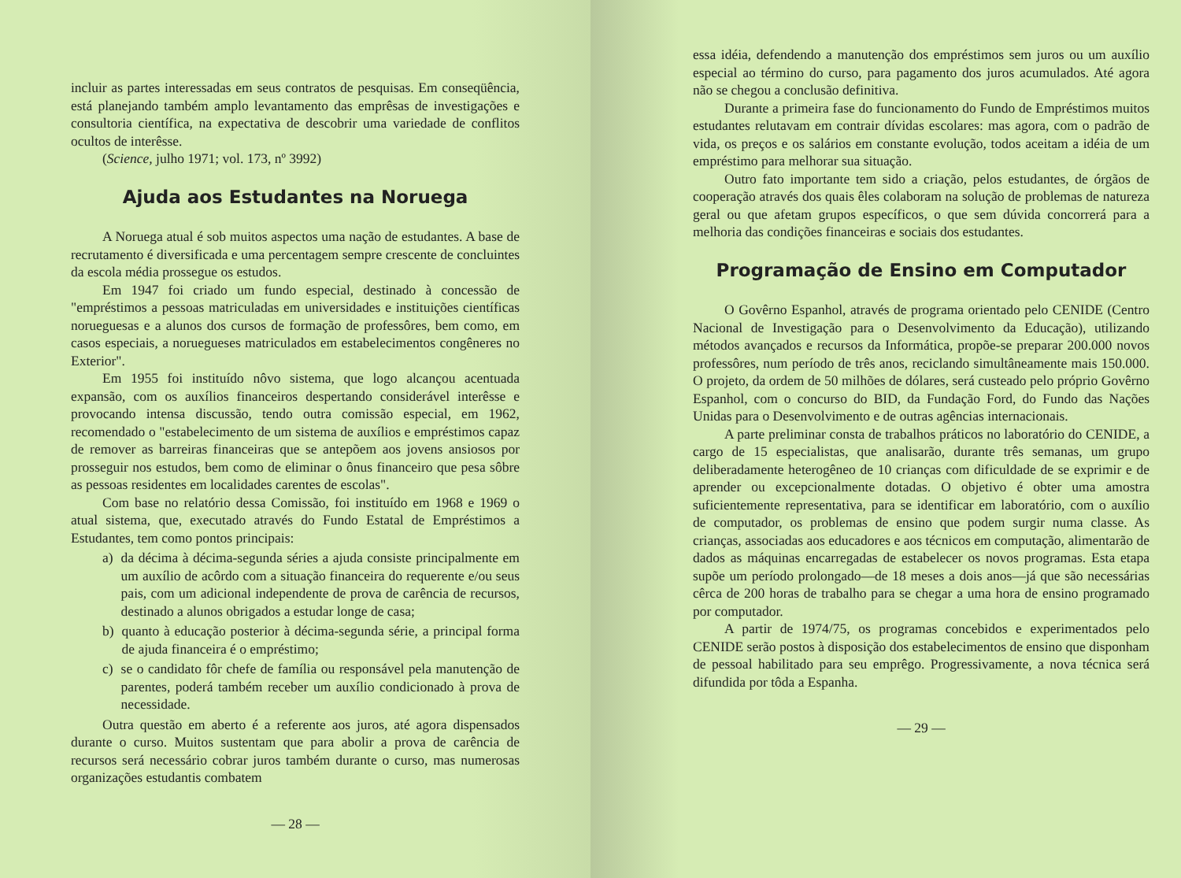incluir as partes interessadas em seus contratos de pesquisas. Em conseqüência, está planejando também amplo levantamento das emprêsas de investigações e consultoria científica, na expectativa de descobrir uma variedade de conflitos ocultos de interêsse.
(Science, julho 1971; vol. 173, nº 3992)
Ajuda aos Estudantes na Noruega
A Noruega atual é sob muitos aspectos uma nação de estudantes. A base de recrutamento é diversificada e uma percentagem sempre crescente de concluintes da escola média prossegue os estudos.
Em 1947 foi criado um fundo especial, destinado à concessão de "empréstimos a pessoas matriculadas em universidades e instituições científicas norueguesas e a alunos dos cursos de formação de professôres, bem como, em casos especiais, a noruegueses matriculados em estabelecimentos congêneres no Exterior".
Em 1955 foi instituído nôvo sistema, que logo alcançou acentuada expansão, com os auxílios financeiros despertando considerável interêsse e provocando intensa discussão, tendo outra comissão especial, em 1962, recomendado o "estabelecimento de um sistema de auxílios e empréstimos capaz de remover as barreiras financeiras que se antepõem aos jovens ansiosos por prosseguir nos estudos, bem como de eliminar o ônus financeiro que pesa sôbre as pessoas residentes em localidades carentes de escolas".
Com base no relatório dessa Comissão, foi instituído em 1968 e 1969 o atual sistema, que, executado através do Fundo Estatal de Empréstimos a Estudantes, tem como pontos principais:
a) da décima à décima-segunda séries a ajuda consiste principalmente em um auxílio de acôrdo com a situação financeira do requerente e/ou seus pais, com um adicional independente de prova de carência de recursos, destinado a alunos obrigados a estudar longe de casa;
b) quanto à educação posterior à décima-segunda série, a principal forma de ajuda financeira é o empréstimo;
c) se o candidato fôr chefe de família ou responsável pela manutenção de parentes, poderá também receber um auxílio condicionado à prova de necessidade.
Outra questão em aberto é a referente aos juros, até agora dispensados durante o curso. Muitos sustentam que para abolir a prova de carência de recursos será necessário cobrar juros também durante o curso, mas numerosas organizações estudantis combatem
— 28 —
essa idéia, defendendo a manutenção dos empréstimos sem juros ou um auxílio especial ao término do curso, para pagamento dos juros acumulados. Até agora não se chegou a conclusão definitiva.
Durante a primeira fase do funcionamento do Fundo de Empréstimos muitos estudantes relutavam em contrair dívidas escolares: mas agora, com o padrão de vida, os preços e os salários em constante evolução, todos aceitam a idéia de um empréstimo para melhorar sua situação.
Outro fato importante tem sido a criação, pelos estudantes, de órgãos de cooperação através dos quais êles colaboram na solução de problemas de natureza geral ou que afetam grupos específicos, o que sem dúvida concorrerá para a melhoria das condições financeiras e sociais dos estudantes.
Programação de Ensino em Computador
O Govêrno Espanhol, através de programa orientado pelo CENIDE (Centro Nacional de Investigação para o Desenvolvimento da Educação), utilizando métodos avançados e recursos da Informática, propõe-se preparar 200.000 novos professôres, num período de três anos, reciclando simultâneamente mais 150.000. O projeto, da ordem de 50 milhões de dólares, será custeado pelo próprio Govêrno Espanhol, com o concurso do BID, da Fundação Ford, do Fundo das Nações Unidas para o Desenvolvimento e de outras agências internacionais.
A parte preliminar consta de trabalhos práticos no laboratório do CENIDE, a cargo de 15 especialistas, que analisarão, durante três semanas, um grupo deliberadamente heterogêneo de 10 crianças com dificuldade de se exprimir e de aprender ou excepcionalmente dotadas. O objetivo é obter uma amostra suficientemente representativa, para se identificar em laboratório, com o auxílio de computador, os problemas de ensino que podem surgir numa classe. As crianças, associadas aos educadores e aos técnicos em computação, alimentarão de dados as máquinas encarregadas de estabelecer os novos programas. Esta etapa supõe um período prolongado—de 18 meses a dois anos—já que são necessárias cêrca de 200 horas de trabalho para se chegar a uma hora de ensino programado por computador.
A partir de 1974/75, os programas concebidos e experimentados pelo CENIDE serão postos à disposição dos estabelecimentos de ensino que disponham de pessoal habilitado para seu emprêgo. Progressivamente, a nova técnica será difundida por tôda a Espanha.
— 29 —